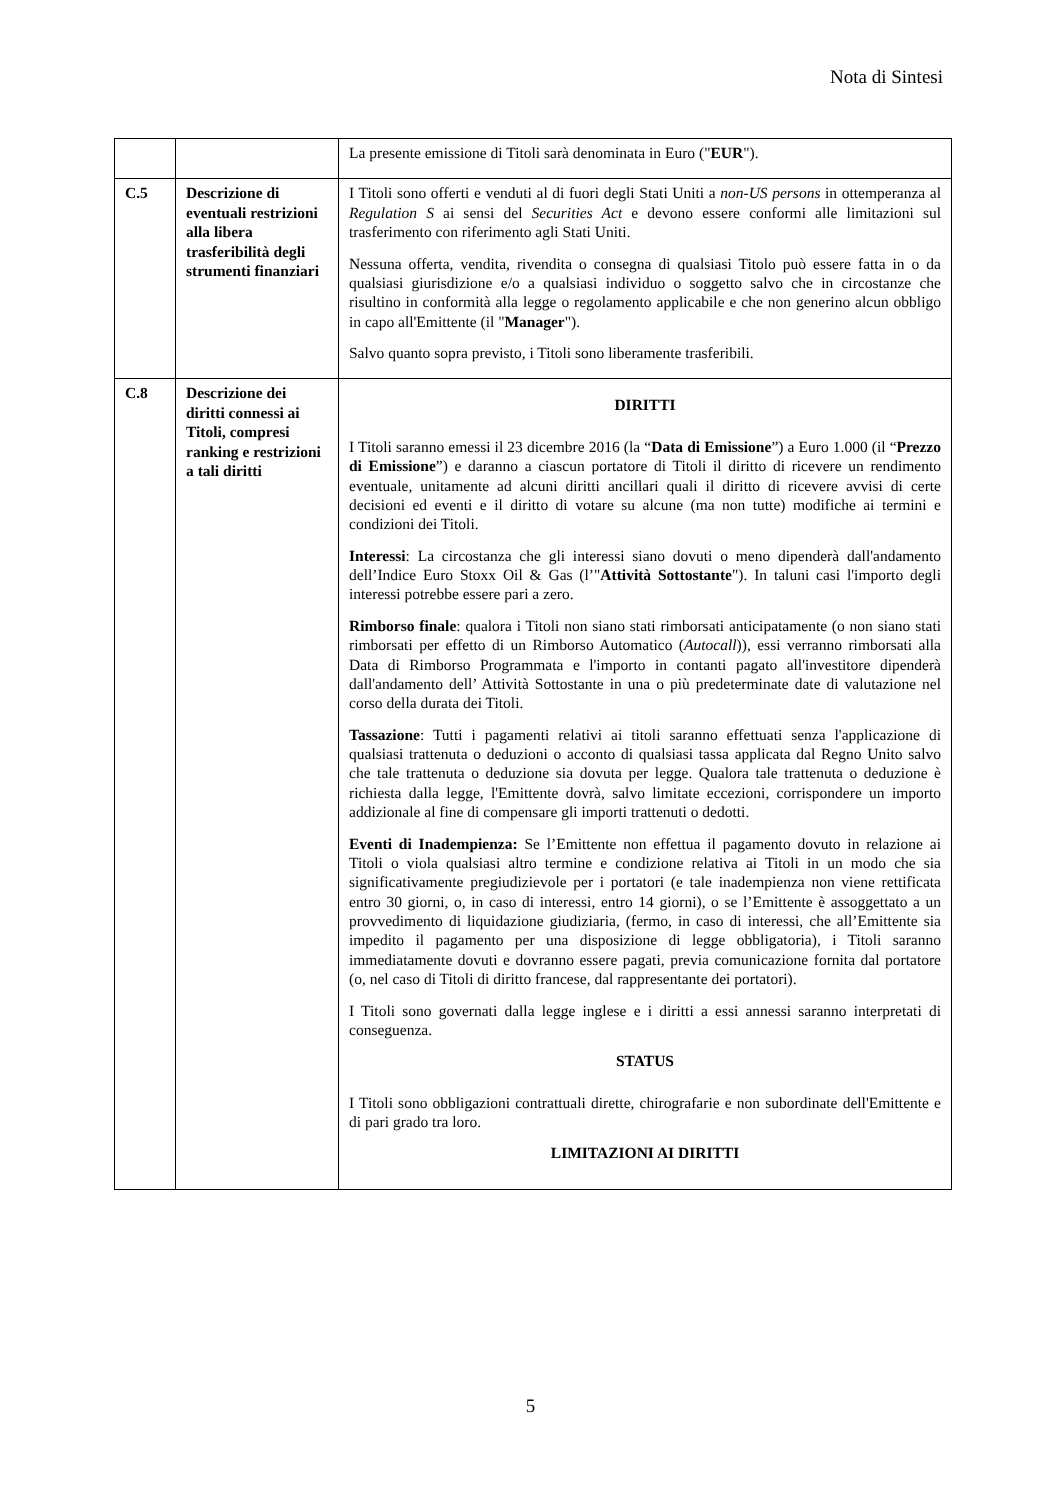Nota di Sintesi
| | | La presente emissione di Titoli sarà denominata in Euro (" EUR "). |
| C.5 | Descrizione di eventuali restrizioni alla libera trasferibilità degli strumenti finanziari | I Titoli sono offerti e venduti al di fuori degli Stati Uniti a non-US persons in ottemperanza al Regulation S ai sensi del Securities Act e devono essere conformi alle limitazioni sul trasferimento con riferimento agli Stati Uniti. Nessuna offerta, vendita, rivendita o consegna di qualsiasi Titolo può essere fatta in o da qualsiasi giurisdizione e/o a qualsiasi individuo o soggetto salvo che in circostanze che risultino in conformità alla legge o regolamento applicabile e che non generino alcun obbligo in capo all'Emittente (il " Manager "). Salvo quanto sopra previsto, i Titoli sono liberamente trasferibili. |
| C.8 | Descrizione dei diritti connessi ai Titoli, compresi ranking e restrizioni a tali diritti | DIRITTI I Titoli saranno emessi il 23 dicembre 2016 (la “ Data di Emissione ”) a Euro 1.000 (il “ Prezzo di Emissione ”) e daranno a ciascun portatore di Titoli il diritto di ricevere un rendimento eventuale, unitamente ad alcuni diritti ancillari quali il diritto di ricevere avvisi di certe decisioni ed eventi e il diritto di votare su alcune (ma non tutte) modifiche ai termini e condizioni dei Titoli. Interessi : La circostanza che gli interessi siano dovuti o meno dipenderà dall'andamento dell’Indice Euro Stoxx Oil & Gas (l’" Attività Sottostante "). In taluni casi l'importo degli interessi potrebbe essere pari a zero. Rimborso finale : qualora i Titoli non siano stati rimborsati anticipatamente (o non siano stati rimborsati per effetto di un Rimborso Automatico ( Autocall )), essi verranno rimborsati alla Data di Rimborso Programmata e l'importo in contanti pagato all'investitore dipenderà dall'andamento dell’ Attività Sottostante in una o più predeterminate date di valutazione nel corso della durata dei Titoli. Tassazione : Tutti i pagamenti relativi ai titoli saranno effettuati senza l'applicazione di qualsiasi trattenuta o deduzioni o acconto di qualsiasi tassa applicata dal Regno Unito salvo che tale trattenuta o deduzione sia dovuta per legge. Qualora tale trattenuta o deduzione è richiesta dalla legge, l'Emittente dovrà, salvo limitate eccezioni, corrispondere un importo addizionale al fine di compensare gli importi trattenuti o dedotti. Eventi di Inadempienza: Se l’Emittente non effettua il pagamento dovuto in relazione ai Titoli o viola qualsiasi altro termine e condizione relativa ai Titoli in un modo che sia significativamente pregiudizievole per i portatori (e tale inadempienza non viene rettificata entro 30 giorni, o, in caso di interessi, entro 14 giorni), o se l’Emittente è assoggettato a un provvedimento di liquidazione giudiziaria, (fermo, in caso di interessi, che all’Emittente sia impedito il pagamento per una disposizione di legge obbligatoria), i Titoli saranno immediatamente dovuti e dovranno essere pagati, previa comunicazione fornita dal portatore (o, nel caso di Titoli di diritto francese, dal rappresentante dei portatori). I Titoli sono governati dalla legge inglese e i diritti a essi annessi saranno interpretati di conseguenza. STATUS I Titoli sono obbligazioni contrattuali dirette, chirografarie e non subordinate dell'Emittente e di pari grado tra loro. LIMITAZIONI AI DIRITTI |
5